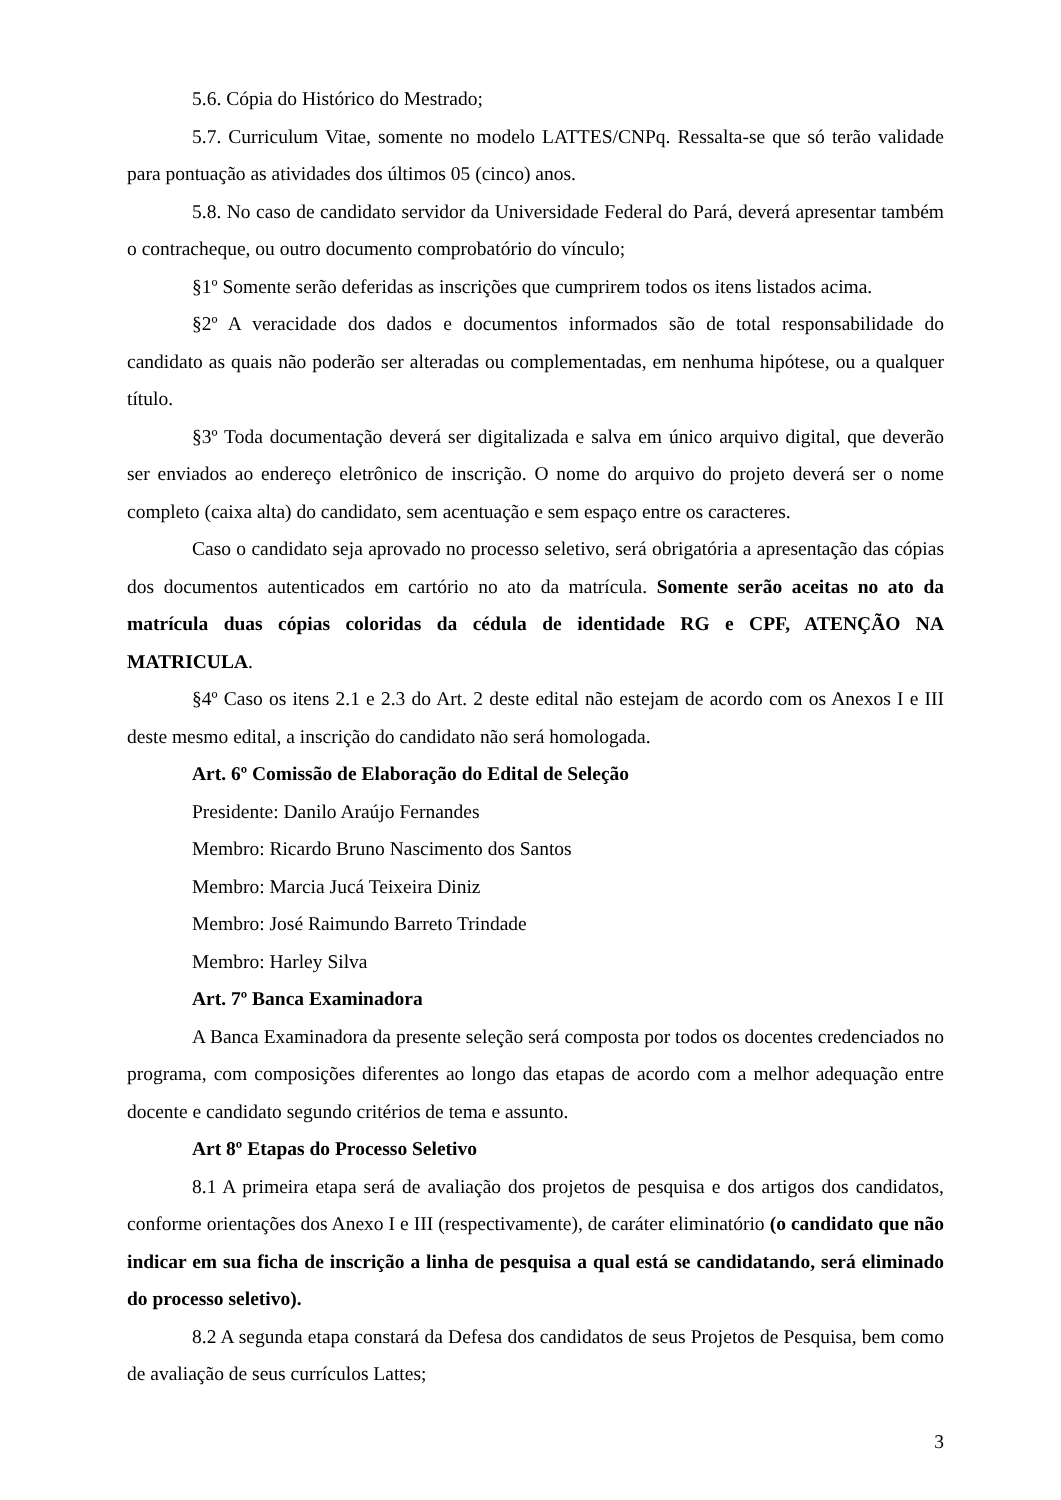5.6. Cópia do Histórico do Mestrado;
5.7. Curriculum Vitae, somente no modelo LATTES/CNPq. Ressalta-se que só terão validade para pontuação as atividades dos últimos 05 (cinco) anos.
5.8. No caso de candidato servidor da Universidade Federal do Pará, deverá apresentar também o contracheque, ou outro documento comprobatório do vínculo;
§1º Somente serão deferidas as inscrições que cumprirem todos os itens listados acima.
§2º A veracidade dos dados e documentos informados são de total responsabilidade do candidato as quais não poderão ser alteradas ou complementadas, em nenhuma hipótese, ou a qualquer título.
§3º Toda documentação deverá ser digitalizada e salva em único arquivo digital, que deverão ser enviados ao endereço eletrônico de inscrição. O nome do arquivo do projeto deverá ser o nome completo (caixa alta) do candidato, sem acentuação e sem espaço entre os caracteres.
Caso o candidato seja aprovado no processo seletivo, será obrigatória a apresentação das cópias dos documentos autenticados em cartório no ato da matrícula. Somente serão aceitas no ato da matrícula duas cópias coloridas da cédula de identidade RG e CPF, ATENÇÃO NA MATRICULA.
§4º Caso os itens 2.1 e 2.3 do Art. 2 deste edital não estejam de acordo com os Anexos I e III deste mesmo edital, a inscrição do candidato não será homologada.
Art. 6º Comissão de Elaboração do Edital de Seleção
Presidente: Danilo Araújo Fernandes
Membro: Ricardo Bruno Nascimento dos Santos
Membro: Marcia Jucá Teixeira Diniz
Membro: José Raimundo Barreto Trindade
Membro: Harley Silva
Art. 7º Banca Examinadora
A Banca Examinadora da presente seleção será composta por todos os docentes credenciados no programa, com composições diferentes ao longo das etapas de acordo com a melhor adequação entre docente e candidato segundo critérios de tema e assunto.
Art 8º Etapas do Processo Seletivo
8.1 A primeira etapa será de avaliação dos projetos de pesquisa e dos artigos dos candidatos, conforme orientações dos Anexo I e III (respectivamente), de caráter eliminatório (o candidato que não indicar em sua ficha de inscrição a linha de pesquisa a qual está se candidatando, será eliminado do processo seletivo).
8.2 A segunda etapa constará da Defesa dos candidatos de seus Projetos de Pesquisa, bem como de avaliação de seus currículos Lattes;
3